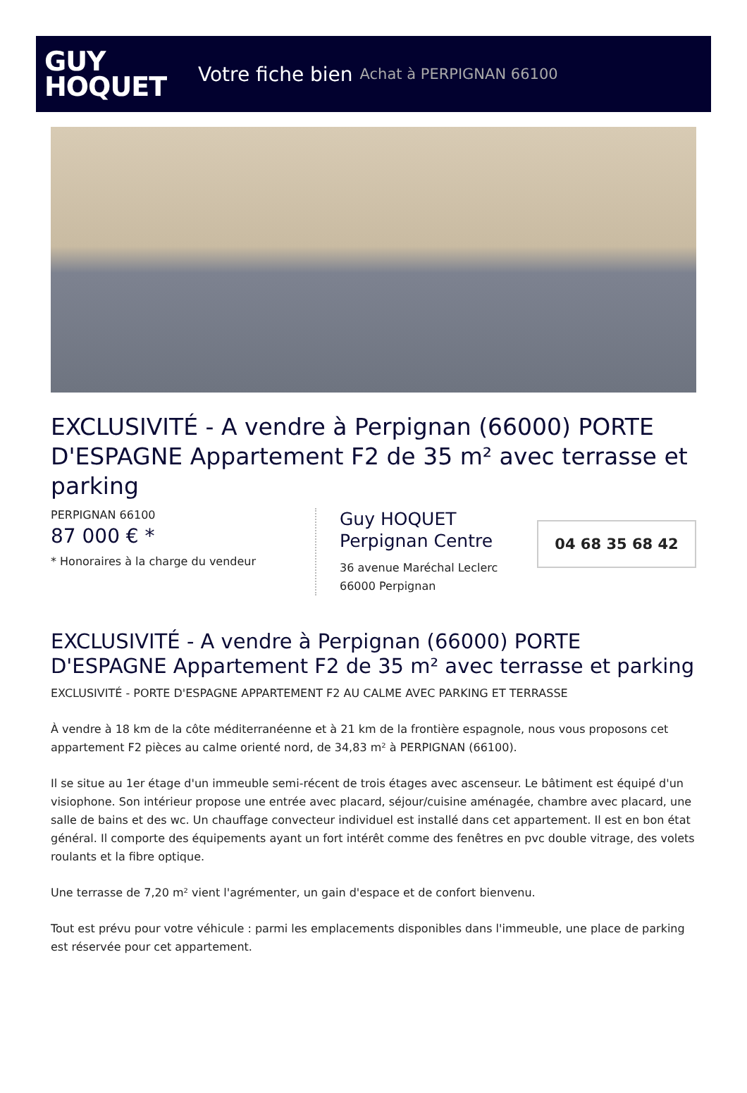GUY
HOQUET
Votre fiche bien Achat à PERPIGNAN 66100
EXCLUSIVITÉ - A vendre à Perpignan (66000) PORTE D'ESPAGNE Appartement F2 de 35 m² avec terrasse et parking
PERPIGNAN 66100
87 000 € *
* Honoraires à la charge du vendeur
Guy HOQUET
Perpignan Centre
36 avenue Maréchal Leclerc
66000 Perpignan
04 68 35 68 42
EXCLUSIVITÉ - A vendre à Perpignan (66000) PORTE D'ESPAGNE Appartement F2 de 35 m² avec terrasse et parking
EXCLUSIVITÉ - PORTE D'ESPAGNE APPARTEMENT F2 AU CALME AVEC PARKING ET TERRASSE
À vendre à 18 km de la côte méditerranéenne et à 21 km de la frontière espagnole, nous vous proposons cet appartement F2 pièces au calme orienté nord, de 34,83 m² à PERPIGNAN (66100).
Il se situe au 1er étage d'un immeuble semi-récent de trois étages avec ascenseur. Le bâtiment est équipé d'un visiophone. Son intérieur propose une entrée avec placard, séjour/cuisine aménagée, chambre avec placard, une salle de bains et des wc. Un chauffage convecteur individuel est installé dans cet appartement. Il est en bon état général. Il comporte des équipements ayant un fort intérêt comme des fenêtres en pvc double vitrage, des volets roulants et la fibre optique.
Une terrasse de 7,20 m² vient l'agrémenter, un gain d'espace et de confort bienvenu.
Tout est prévu pour votre véhicule : parmi les emplacements disponibles dans l'immeuble, une place de parking est réservée pour cet appartement.